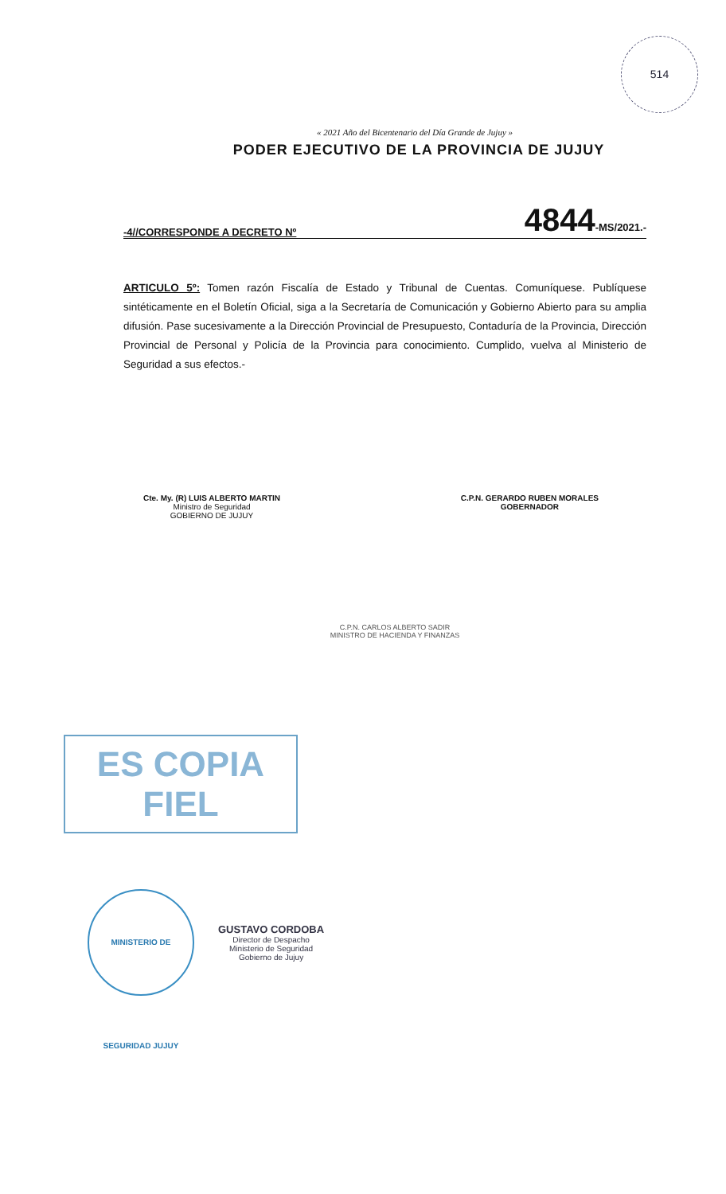514
« 2021 Año del Bicentenario del Día Grande de Jujuy »
PODER EJECUTIVO DE LA PROVINCIA DE JUJUY
-4//CORRESPONDE A DECRETO Nº 4844-MS/2021.-
ARTICULO 5º: Tomen razón Fiscalía de Estado y Tribunal de Cuentas. Comuníquese. Publíquese sintéticamente en el Boletín Oficial, siga a la Secretaría de Comunicación y Gobierno Abierto para su amplia difusión. Pase sucesivamente a la Dirección Provincial de Presupuesto, Contaduría de la Provincia, Dirección Provincial de Personal y Policía de la Provincia para conocimiento. Cumplido, vuelva al Ministerio de Seguridad a sus efectos.-
Cte. My. (R) LUIS ALBERTO MARTIN
Ministro de Seguridad
GOBIERNO DE JUJUY
C.P.N. GERARDO RUBEN MORALES
GOBERNADOR
C.P.N. CARLOS ALBERTO SADIR
MINISTRO DE HACIENDA Y FINANZAS
ES COPIA FIEL
MINISTERIO DE SEGURIDAD JUJUY
GUSTAVO CORDOBA
Director de Despacho
Ministerio de Seguridad
Gobierno de Jujuy